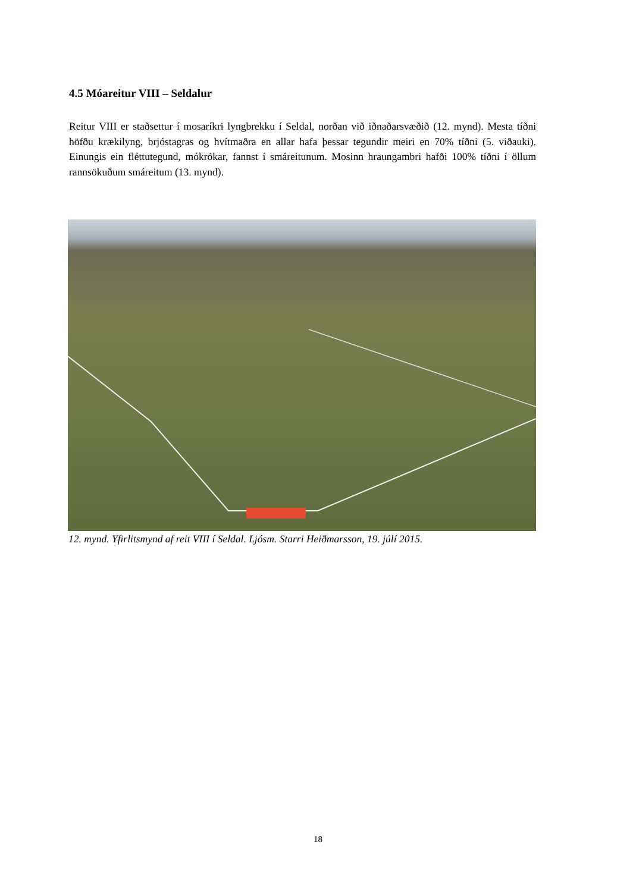4.5 Móareitur VIII – Seldalur
Reitur VIII er staðsettur í mosaríkri lyngbrekku í Seldal, norðan við iðnaðarsvæðið (12. mynd). Mesta tíðni höfðu krækilyng, brjóstagras og hvítmaðra en allar hafa þessar tegundir meiri en 70% tíðni (5. viðauki). Einungis ein fléttutegund, mókrókar, fannst í smáreitunum. Mosinn hraungambri hafði 100% tíðni í öllum rannsökuðum smáreitum (13. mynd).
12. mynd. Yfirlitsmynd af reit VIII í Seldal. Ljósm. Starri Heiðmarsson, 19. júlí 2015.
18